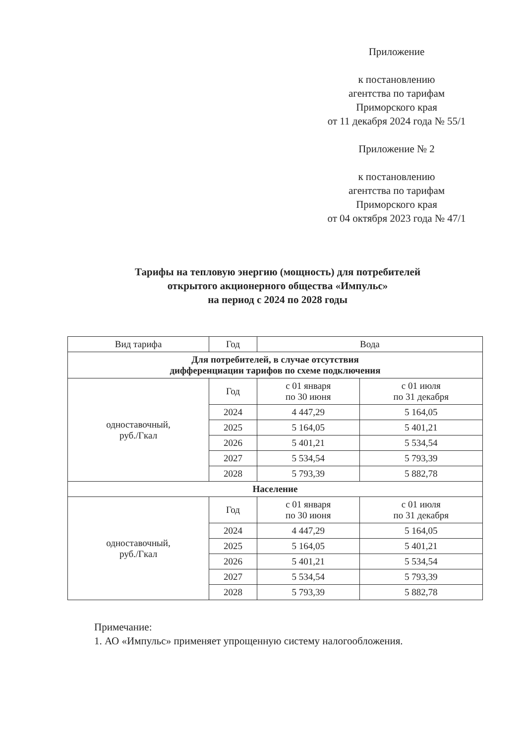Приложение
к постановлению
агентства по тарифам
Приморского края
от 11 декабря 2024 года № 55/1
Приложение № 2
к постановлению
агентства по тарифам
Приморского края
от 04 октября 2023 года № 47/1
Тарифы на тепловую энергию (мощность) для потребителей
открытого акционерного общества «Импульс»
на период с 2024 по 2028 годы
| Вид тарифа | Год | Вода | |
| --- | --- | --- | --- |
| Для потребителей, в случае отсутствия дифференциации тарифов по схеме подключения | | | |
| одноставочный, руб./Гкал | Год | с 01 января по 30 июня | с 01 июля по 31 декабря |
| | 2024 | 4 447,29 | 5 164,05 |
| | 2025 | 5 164,05 | 5 401,21 |
| | 2026 | 5 401,21 | 5 534,54 |
| | 2027 | 5 534,54 | 5 793,39 |
| | 2028 | 5 793,39 | 5 882,78 |
| Население | | | |
| одноставочный, руб./Гкал | Год | с 01 января по 30 июня | с 01 июля по 31 декабря |
| | 2024 | 4 447,29 | 5 164,05 |
| | 2025 | 5 164,05 | 5 401,21 |
| | 2026 | 5 401,21 | 5 534,54 |
| | 2027 | 5 534,54 | 5 793,39 |
| | 2028 | 5 793,39 | 5 882,78 |
Примечание:
1. АО «Импульс» применяет упрощенную систему налогообложения.